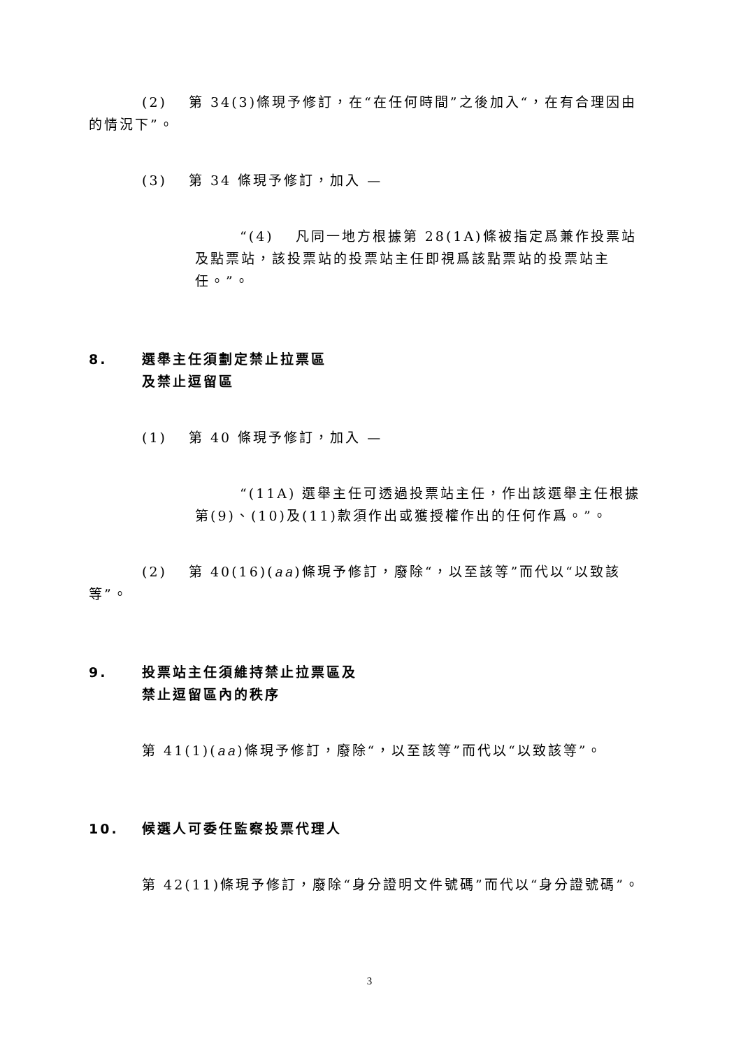(2)　 第 34(3)條現予修訂，在“在任何時間”之後加入“，在有合理因由的情況下”。
(3)　 第 34 條現予修訂，加入 —
“(4)　 凡同一地方根據第 28(1A)條被指定爲兼作投票站及點票站，該投票站的投票站主任即視爲該點票站的投票站主任。”。
8. 選舉主任須劃定禁止拉票區
及禁止逗留區
(1)　 第 40 條現予修訂，加入 —
“(11A) 選舉主任可透過投票站主任，作出該選舉主任根據第(9)、(10)及(11)款須作出或獲授權作出的任何作爲。”。
(2)　 第 40(16)(aa)條現予修訂，廢除“，以至該等”而代以“以致該等”。
9. 投票站主任須維持禁止拉票區及
禁止逗留區內的秩序
第 41(1)(aa)條現予修訂，廢除“，以至該等”而代以“以致該等”。
10. 候選人可委任監察投票代理人
第 42(11)條現予修訂，廢除“身分證明文件號碼”而代以“身分證號碼”。
3